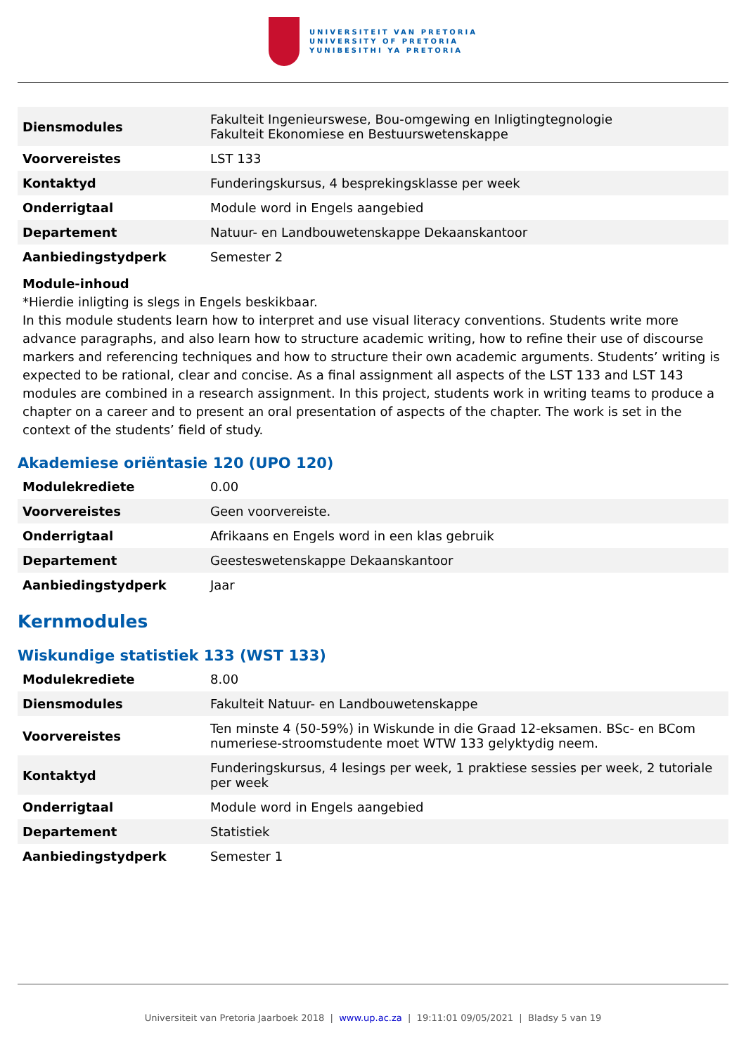UNIVERSITEIT VAN PRETORIA
UNIVERSITY OF PRETORIA
YUNIBESITHI YA PRETORIA
| Diensmodules | Fakulteit Ingenieurswese, Bou-omgewing en Inligtingtegnologie Fakulteit Ekonomiese en Bestuurswetenskappe |
| Voorvereistes | LST 133 |
| Kontaktyd | Funderingskursus, 4 besprekingsklasse per week |
| Onderrigtaal | Module word in Engels aangebied |
| Departement | Natuur- en Landbouwetenskappe Dekaanskantoor |
| Aanbiedingstydperk | Semester 2 |
Module-inhoud
*Hierdie inligting is slegs in Engels beskikbaar.
In this module students learn how to interpret and use visual literacy conventions. Students write more advance paragraphs, and also learn how to structure academic writing, how to refine their use of discourse markers and referencing techniques and how to structure their own academic arguments. Students’ writing is expected to be rational, clear and concise. As a final assignment all aspects of the LST 133 and LST 143 modules are combined in a research assignment. In this project, students work in writing teams to produce a chapter on a career and to present an oral presentation of aspects of the chapter. The work is set in the context of the students’ field of study.
Akademiese oriëntasie 120 (UPO 120)
| Modulekrediete | 0.00 |
| Voorvereistes | Geen voorvereiste. |
| Onderrigtaal | Afrikaans en Engels word in een klas gebruik |
| Departement | Geesteswetenskappe Dekaanskantoor |
| Aanbiedingstydperk | Jaar |
Kernmodules
Wiskundige statistiek 133 (WST 133)
| Modulekrediete | 8.00 |
| Diensmodules | Fakulteit Natuur- en Landbouwetenskappe |
| Voorvereistes | Ten minste 4 (50-59%) in Wiskunde in die Graad 12-eksamen. BSc- en BCom numeriese-stroomstudente moet WTW 133 gelyktydig neem. |
| Kontaktyd | Funderingskursus, 4 lesings per week, 1 praktiese sessies per week, 2 tutoriale per week |
| Onderrigtaal | Module word in Engels aangebied |
| Departement | Statistiek |
| Aanbiedingstydperk | Semester 1 |
Universiteit van Pretoria Jaarboek 2018 | www.up.ac.za | 19:11:01 09/05/2021 | Bladsy 5 van 19